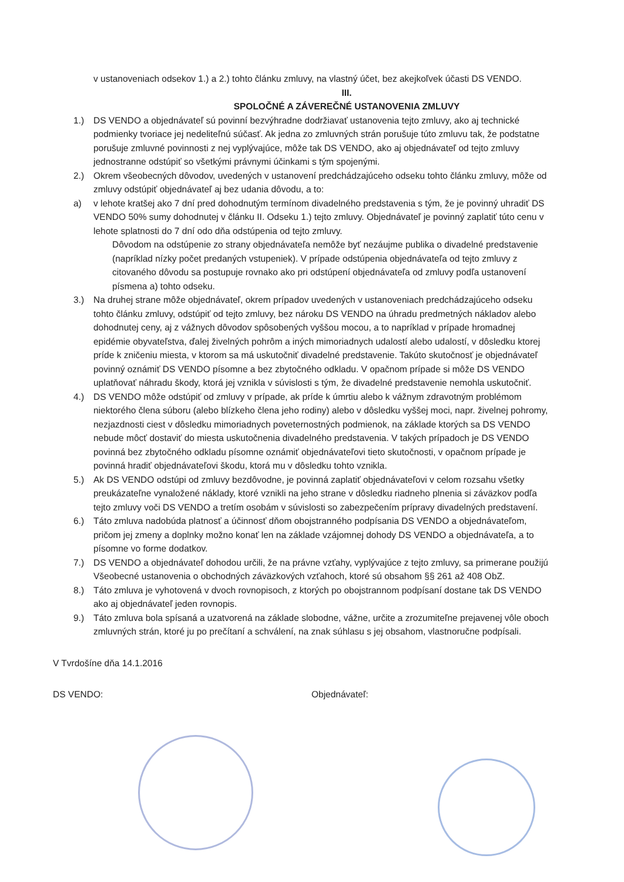v ustanoveniach odsekov 1.) a 2.) tohto článku zmluvy, na vlastný účet, bez akejkoľvek účasti DS VENDO.
III.
SPOLOČNÉ A ZÁVEREČNÉ USTANOVENIA ZMLUVY
1.) DS VENDO a objednávateľ sú povinní bezvýhradne dodržiavať ustanovenia tejto zmluvy, ako aj technické podmienky tvoriace jej nedeliteľnú súčasť. Ak jedna zo zmluvných strán porušuje túto zmluvu tak, že podstatne porušuje zmluvné povinnosti z nej vyplývajúce, môže tak DS VENDO, ako aj objednávateľ od tejto zmluvy jednostranne odstúpiť so všetkými právnymi účinkami s tým spojenými.
2.) Okrem všeobecných dôvodov, uvedených v ustanovení predchádzajúceho odseku tohto článku zmluvy, môže od zmluvy odstúpiť objednávateľ aj bez udania dôvodu, a to:
a) v lehote kratšej ako 7 dní pred dohodnutým termínom divadelného predstavenia s tým, že je povinný uhradiť DS VENDO 50% sumy dohodnutej v článku II. Odseku 1.) tejto zmluvy. Objednávateľ je povinný zaplatiť túto cenu v lehote splatnosti do 7 dní odo dňa odstúpenia od tejto zmluvy.
Dôvodom na odstúpenie zo strany objednávateľa nemôže byť nezáujme publika o divadelné predstavenie (napríklad nízky počet predaných vstupeniek). V prípade odstúpenia objednávateľa od tejto zmluvy z citovaného dôvodu sa postupuje rovnako ako pri odstúpení objednávateľa od zmluvy podľa ustanovení písmena a) tohto odseku.
3.) Na druhej strane môže objednávateľ, okrem prípadov uvedených v ustanoveniach predchádzajúceho odseku tohto článku zmluvy, odstúpiť od tejto zmluvy, bez nároku DS VENDO na úhradu predmetných nákladov alebo dohodnutej ceny, aj z vážnych dôvodov spôsobených vyššou mocou, a to napríklad v prípade hromadnej epidémie obyvateľstva, ďalej živelných pohrôm a iných mimoriadnych udalostí alebo udalostí, v dôsledku ktorej príde k zničeniu miesta, v ktorom sa má uskutočniť divadelné predstavenie. Takúto skutočnosť je objednávateľ povinný oznámiť DS VENDO písomne a bez zbytočného odkladu. V opačnom prípade si môže DS VENDO uplatňovať náhradu škody, ktorá jej vznikla v súvislosti s tým, že divadelné predstavenie nemohla uskutočniť.
4.) DS VENDO môže odstúpiť od zmluvy v prípade, ak príde k úmrtiu alebo k vážnym zdravotným problémom niektorého člena súboru (alebo blízkeho člena jeho rodiny) alebo v dôsledku vyššej moci, napr. živelnej pohromy, nezjazdnosti ciest v dôsledku mimoriadnych poveternostných podmienok, na základe ktorých sa DS VENDO nebude môcť dostaviť do miesta uskutočnenia divadelného predstavenia. V takých prípadoch je DS VENDO povinná bez zbytočného odkladu písomne oznámiť objednávateľovi tieto skutočnosti, v opačnom prípade je povinná hradiť objednávateľovi škodu, ktorá mu v dôsledku tohto vznikla.
5.) Ak DS VENDO odstúpi od zmluvy bezdôvodne, je povinná zaplatiť objednávateľovi v celom rozsahu všetky preukázateľne vynaložené náklady, ktoré vznikli na jeho strane v dôsledku riadneho plnenia si záväzkov podľa tejto zmluvy voči DS VENDO a tretím osobám v súvislosti so zabezpečením prípravy divadelných predstavení.
6.) Táto zmluva nadobúda platnosť a účinnosť dňom obojstranného podpísania DS VENDO a objednávateľom, pričom jej zmeny a doplnky možno konať len na základe vzájomnej dohody DS VENDO a objednávateľa, a to písomne vo forme dodatkov.
7.) DS VENDO a objednávateľ dohodou určili, že na právne vzťahy, vyplývajúce z tejto zmluvy, sa primerane použijú Všeobecné ustanovenia o obchodných záväzkových vzťahoch, ktoré sú obsahom §§ 261 až 408 ObZ.
8.) Táto zmluva je vyhotovená v dvoch rovnopisoch, z ktorých po obojstrannom podpísaní dostane tak DS VENDO ako aj objednávateľ jeden rovnopis.
9.) Táto zmluva bola spísaná a uzatvorená na základe slobodne, vážne, určite a zrozumiteľne prejavenej vôle oboch zmluvných strán, ktoré ju po prečítaní a schválení, na znak súhlasu s jej obsahom, vlastnoručne podpísali.
V Tvrdošíne dňa 14.1.2016
DS VENDO: Objednávateľ: